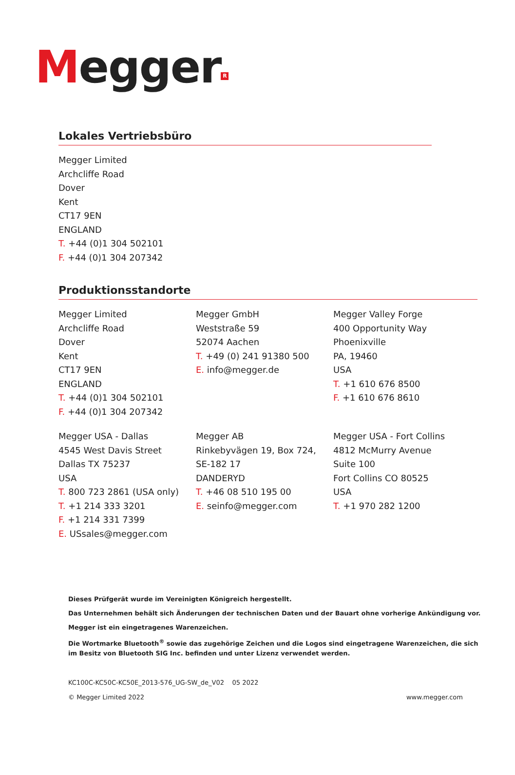Megger R
Lokales Vertriebsbüro
Megger Limited
Archcliffe Road
Dover
Kent
CT17 9EN
ENGLAND
T. +44 (0)1 304 502101
F. +44 (0)1 304 207342
Produktionsstandorte
Megger Limited
Archcliffe Road
Dover
Kent
CT17 9EN
ENGLAND
T. +44 (0)1 304 502101
F. +44 (0)1 304 207342
Megger GmbH
Weststraße 59
52074 Aachen
T. +49 (0) 241 91380 500
E. info@megger.de
Megger Valley Forge
400 Opportunity Way
Phoenixville
PA, 19460
USA
T. +1 610 676 8500
F. +1 610 676 8610
Megger USA - Dallas
4545 West Davis Street
Dallas TX 75237
USA
T. 800 723 2861 (USA only)
T. +1 214 333 3201
F. +1 214 331 7399
E. USsales@megger.com
Megger AB
Rinkebyvägen 19, Box 724,
SE-182 17
DANDERYD
T. +46 08 510 195 00
E. seinfo@megger.com
Megger USA - Fort Collins
4812 McMurry Avenue
Suite 100
Fort Collins CO 80525
USA
T. +1 970 282 1200
Dieses Prüfgerät wurde im Vereinigten Königreich hergestellt.
Das Unternehmen behält sich Änderungen der technischen Daten und der Bauart ohne vorherige Ankündigung vor.
Megger ist ein eingetragenes Warenzeichen.
Die Wortmarke Bluetooth<sup>®</sup> sowie das zugehörige Zeichen und die Logos sind eingetragene Warenzeichen, die sich
im Besitz von Bluetooth SIG Inc. befinden und unter Lizenz verwendet werden.
KC100C-KC50C-KC50E_2013-576_UG-SW_de_V02 05 2022
© Megger Limited 2022 www.megger.com